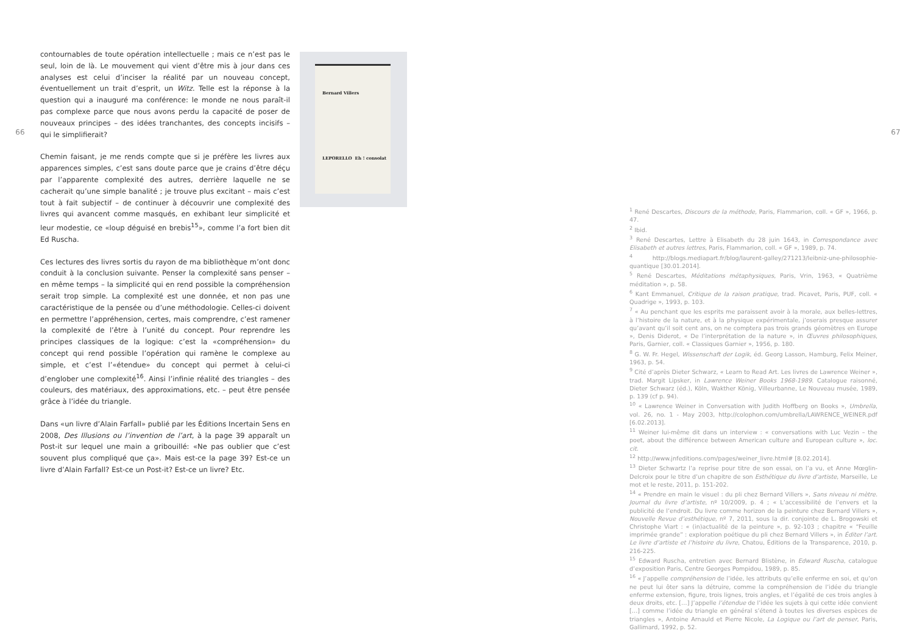66
contournables de toute opération intellectuelle ; mais ce n’est pas le seul, loin de là. Le mouvement qui vient d’être mis à jour dans ces analyses est celui d’inciser la réalité par un nouveau concept, éventuellement un trait d’esprit, un Witz. Telle est la réponse à la question qui a inauguré ma conférence: le monde ne nous paraît-il pas complexe parce que nous avons perdu la capacité de poser de nouveaux principes – des idées tranchantes, des concepts incisifs – qui le simplifierait?
Chemin faisant, je me rends compte que si je préfère les livres aux apparences simples, c’est sans doute parce que je crains d’être déçu par l’apparente complexité des autres, derrière laquelle ne se cacherait qu’une simple banalité ; je trouve plus excitant – mais c’est tout à fait subjectif – de continuer à découvrir une complexité des livres qui avancent comme masqués, en exhibant leur simplicité et leur modestie, ce «loup déguisé en brebis<sup>15</sup>», comme l’a fort bien dit Ed Ruscha.
Ces lectures des livres sortis du rayon de ma bibliothèque m’ont donc conduit à la conclusion suivante. Penser la complexité sans penser – en même temps – la simplicité qui en rend possible la compréhension serait trop simple. La complexité est une donnée, et non pas une caractéristique de la pensée ou d’une méthodologie. Celles-ci doivent en permettre l’appréhension, certes, mais comprendre, c’est ramener la complexité de l’être à l’unité du concept. Pour reprendre les principes classiques de la logique: c’est la «compréhension» du concept qui rend possible l’opération qui ramène le complexe au simple, et c’est l’«étendue» du concept qui permet à celui-ci d’englober une complexité<sup>16</sup>. Ainsi l’infinie réalité des triangles – des couleurs, des matériaux, des approximations, etc. – peut être pensée grâce à l’idée du triangle.
Dans «un livre d’Alain Farfall» publié par les Éditions Incertain Sens en 2008, Des Illusions ou l’invention de l’art, à la page 39 apparaît un Post-it sur lequel une main a gribouillé: «Ne pas oublier que c’est souvent plus compliqué que ça». Mais est-ce la page 39? Est-ce un livre d’Alain Farfall? Est-ce un Post-it? Est-ce un livre? Etc.
Bernard Villers
LEPORELLO Eh ! consolat
<sup>1</sup> René Descartes, Discours de la méthode, Paris, Flammarion, coll. « GF », 1966, p. 47.
<sup>2</sup> Ibid.
<sup>3</sup> René Descartes, Lettre à Elisabeth du 28 juin 1643, in Correspondance avec Elisabeth et autres lettres, Paris, Flammarion, coll. « GF », 1989, p. 74.
<sup>4</sup> http://blogs.mediapart.fr/blog/laurent-galley/271213/leibniz-une-philosophie-quantique [30.01.2014].
<sup>5</sup> René Descartes, Méditations métaphysiques, Paris, Vrin, 1963, « Quatrième méditation », p. 58.
<sup>6</sup> Kant Emmanuel, Critique de la raison pratique, trad. Picavet, Paris, PUF, coll. « Quadrige », 1993, p. 103.
<sup>7</sup> « Au penchant que les esprits me paraissent avoir à la morale, aux belles-lettres, à l’histoire de la nature, et à la physique expérimentale, j’oserais presque assurer qu’avant qu’il soit cent ans, on ne comptera pas trois grands géomètres en Europe », Denis Diderot, « De l’interprétation de la nature », in Œuvres philosophiques, Paris, Garnier, coll. « Classiques Garnier », 1956, p. 180.
<sup>8</sup> G. W. Fr. Hegel, Wissenschaft der Logik, éd. Georg Lasson, Hamburg, Felix Meiner, 1963, p. 54.
<sup>9</sup> Cité d’après Dieter Schwarz, « Learn to Read Art. Les livres de Lawrence Weiner », trad. Margit Lipsker, in Lawrence Weiner Books 1968-1989. Catalogue raisonné, Dieter Schwarz (éd.), Köln, Wakther König, Villeurbanne, Le Nouveau musée, 1989, p. 139 (cf p. 94).
<sup>10</sup> « Lawrence Weiner in Conversation with Judith Hoffberg on Books », Umbrella, vol. 26, no. 1 - May 2003, http://colophon.com/umbrella/LAWRENCE_WEINER.pdf [6.02.2013].
<sup>11</sup> Weiner lui-même dit dans un interview : « conversations with Luc Vezin – the poet, about the différence between American culture and European culture », loc. cit.
<sup>12</sup> http://www.jnfeditions.com/pages/weiner_livre.html# [8.02.2014].
<sup>13</sup> Dieter Schwartz l’a reprise pour titre de son essai, on l’a vu, et Anne Mœglin-Delcroix pour le titre d’un chapitre de son Esthétique du livre d’artiste, Marseille, Le mot et le reste, 2011, p. 151-202.
<sup>14</sup> « Prendre en main le visuel : du pli chez Bernard Villers », Sans niveau ni mètre. Journal du livre d’artiste, nº 10/2009, p. 4 ; « L’accessibilité de l’envers et la publicité de l’endroit. Du livre comme horizon de la peinture chez Bernard Villers », Nouvelle Revue d’esthétique, nº 7, 2011, sous la dir. conjointe de L. Brogowski et Christophe Viart : « (in)actualité de la peinture », p. 92-103 ; chapitre « “Feuille imprimée grande” : exploration poétique du pli chez Bernard Villers », in Éditer l’art. Le livre d’artiste et l’histoire du livre, Chatou, Éditions de la Transparence, 2010, p. 216-225.
<sup>15</sup> Edward Ruscha, entretien avec Bernard Blistène, in Edward Ruscha, catalogue d’exposition Paris, Centre Georges Pompidou, 1989, p. 85.
<sup>16</sup> « J’appelle compréhension de l’idée, les attributs qu’elle enferme en soi, et qu’on ne peut lui ôter sans la détruire, comme la compréhension de l’idée du triangle enferme extension, figure, trois lignes, trois angles, et l’égalité de ces trois angles à deux droits, etc. […] J’appelle l’étendue de l’idée les sujets à qui cette idée convient […] comme l’idée du triangle en général s’étend à toutes les diverses espèces de triangles », Antoine Arnauld et Pierre Nicole, La Logique ou l’art de penser, Paris, Gallimard, 1992, p. 52.
67